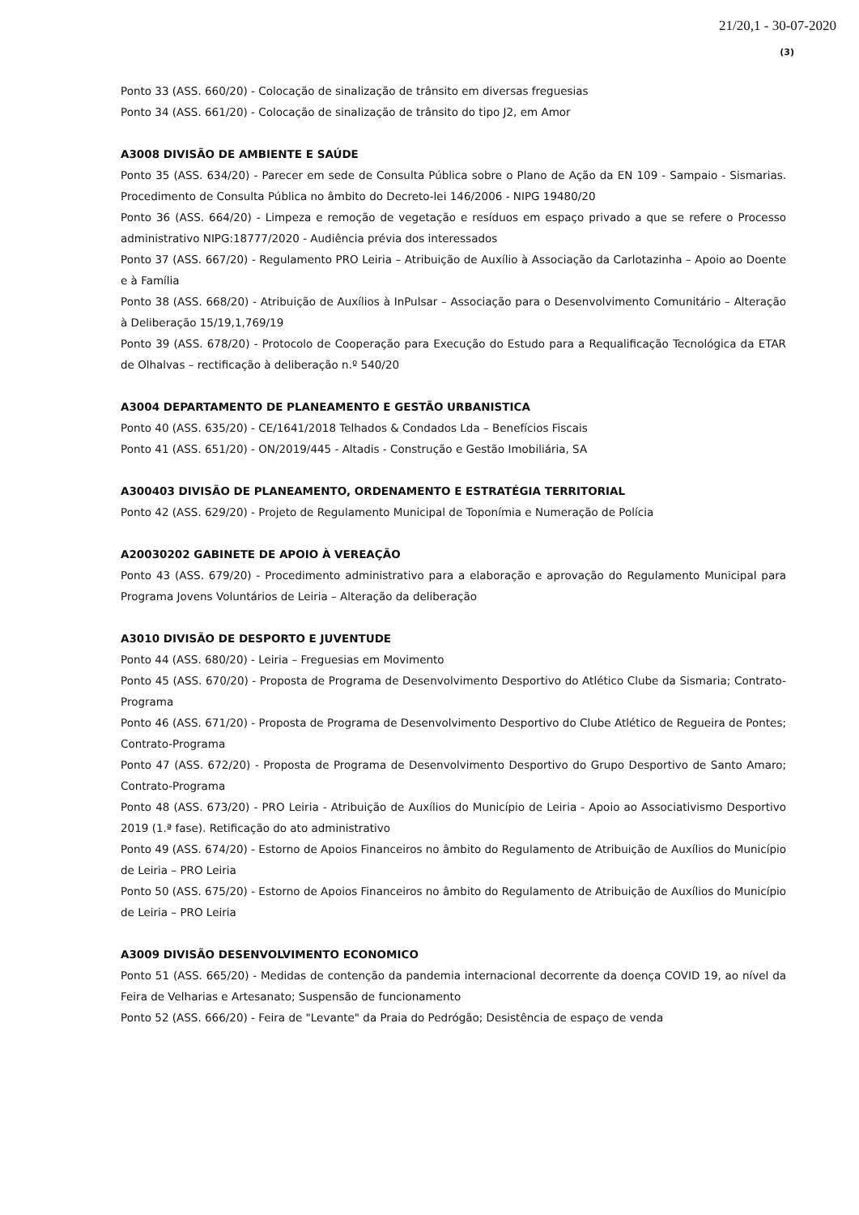21/20,1 - 30-07-2020
(3)
Ponto 33 (ASS. 660/20) - Colocação de sinalização de trânsito em diversas freguesias
Ponto 34 (ASS. 661/20) - Colocação de sinalização de trânsito do tipo J2, em Amor
A3008 DIVISÃO DE AMBIENTE E SAÚDE
Ponto 35 (ASS. 634/20) - Parecer em sede de Consulta Pública sobre o Plano de Ação da EN 109 - Sampaio - Sismarias. Procedimento de Consulta Pública no âmbito do Decreto-lei 146/2006 - NIPG 19480/20
Ponto 36 (ASS. 664/20) - Limpeza e remoção de vegetação e resíduos em espaço privado a que se refere o Processo administrativo NIPG:18777/2020 - Audiência prévia dos interessados
Ponto 37 (ASS. 667/20) - Regulamento PRO Leiria – Atribuição de Auxílio à Associação da Carlotazinha – Apoio ao Doente e à Família
Ponto 38 (ASS. 668/20) - Atribuição de Auxílios à InPulsar – Associação para o Desenvolvimento Comunitário – Alteração à Deliberação 15/19,1,769/19
Ponto 39 (ASS. 678/20) - Protocolo de Cooperação para Execução do Estudo para a Requalificação Tecnológica da ETAR de Olhalvas – rectificação à deliberação n.º 540/20
A3004 DEPARTAMENTO DE PLANEAMENTO E GESTÃO URBANISTICA
Ponto 40 (ASS. 635/20) - CE/1641/2018 Telhados & Condados Lda – Benefícios Fiscais
Ponto 41 (ASS. 651/20) - ON/2019/445 - Altadis - Construção e Gestão Imobiliária, SA
A300403 DIVISÃO DE PLANEAMENTO, ORDENAMENTO E ESTRATÉGIA TERRITORIAL
Ponto 42 (ASS. 629/20) - Projeto de Regulamento Municipal de Toponímia e Numeração de Polícia
A20030202 GABINETE DE APOIO À VEREAÇÃO
Ponto 43 (ASS. 679/20) - Procedimento administrativo para a elaboração e aprovação do Regulamento Municipal para Programa Jovens Voluntários de Leiria – Alteração da deliberação
A3010 DIVISÃO DE DESPORTO E JUVENTUDE
Ponto 44 (ASS. 680/20) - Leiria – Freguesias em Movimento
Ponto 45 (ASS. 670/20) - Proposta de Programa de Desenvolvimento Desportivo do Atlético Clube da Sismaria; Contrato-Programa
Ponto 46 (ASS. 671/20) - Proposta de Programa de Desenvolvimento Desportivo do Clube Atlético de Regueira de Pontes; Contrato-Programa
Ponto 47 (ASS. 672/20) - Proposta de Programa de Desenvolvimento Desportivo do Grupo Desportivo de Santo Amaro; Contrato-Programa
Ponto 48 (ASS. 673/20) - PRO Leiria - Atribuição de Auxílios do Município de Leiria - Apoio ao Associativismo Desportivo 2019 (1.ª fase). Retificação do ato administrativo
Ponto 49 (ASS. 674/20) - Estorno de Apoios Financeiros no âmbito do Regulamento de Atribuição de Auxílios do Município de Leiria – PRO Leiria
Ponto 50 (ASS. 675/20) - Estorno de Apoios Financeiros no âmbito do Regulamento de Atribuição de Auxílios do Município de Leiria – PRO Leiria
A3009 DIVISÃO DESENVOLVIMENTO ECONOMICO
Ponto 51 (ASS. 665/20) - Medidas de contenção da pandemia internacional decorrente da doença COVID 19, ao nível da Feira de Velharias e Artesanato; Suspensão de funcionamento
Ponto 52 (ASS. 666/20) - Feira de "Levante" da Praia do Pedrógão; Desistência de espaço de venda